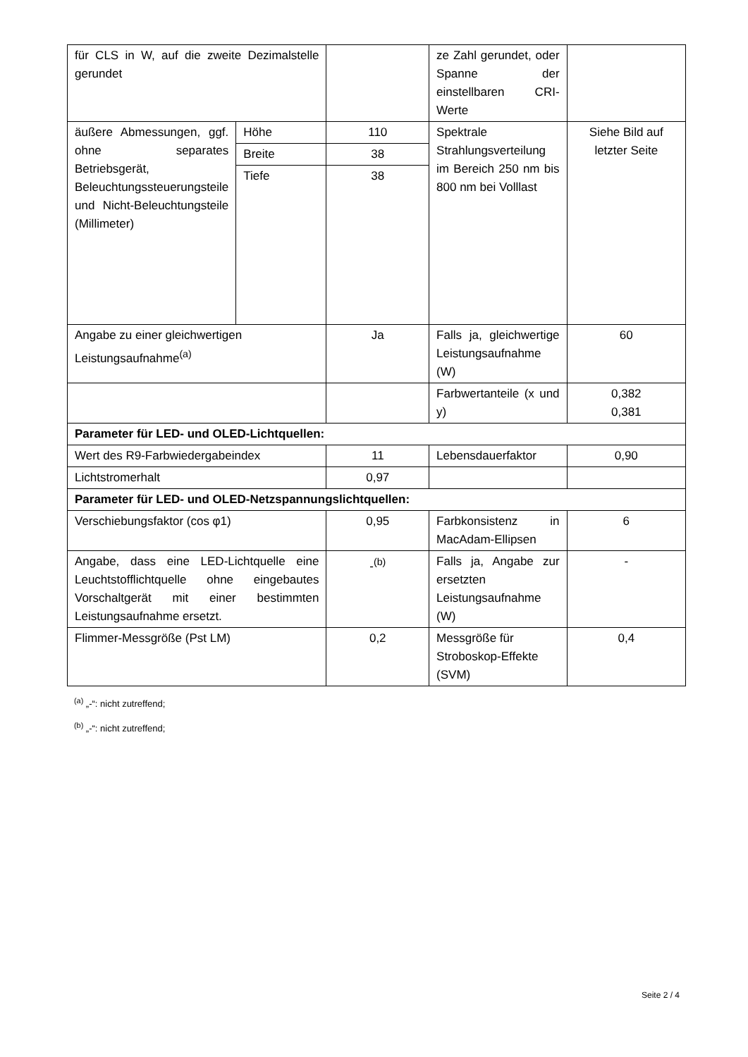| für CLS in W, auf die zweite Dezimalstelle gerundet | | | ze Zahl gerundet, oder Spanne der einstellbaren CRI-Werte | |
| äußere Abmessungen, ggf. ohne separates Betriebsgerät, Beleuchtungssteuerungsteile und Nicht-Beleuchtungsteile (Millimeter) | Höhe | 110 | Spektrale Strahlungsverteilung im Bereich 250 nm bis 800 nm bei Volllast | Siehe Bild auf letzter Seite |
| | Breite | 38 | | |
| | Tiefe | 38 | | |
| Angabe zu einer gleichwertigen Leistungsaufnahme<sup>(a)</sup> | | Ja | Falls ja, gleichwertige Leistungsaufnahme (W) | 60 |
| | | | Farbwertanteile (x und y) | 0,382 0,381 |
| Parameter für LED- und OLED-Lichtquellen: | | | | |
| Wert des R9-Farbwiedergabeindex | | 11 | Lebensdauerfaktor | 0,90 |
| Lichtstromerhalt | | 0,97 | | |
| Parameter für LED- und OLED-Netzspannungslichtquellen: | | | | |
| Verschiebungsfaktor (cos φ1) | | 0,95 | Farbkonsistenz in MacAdam-Ellipsen | 6 |
| Angabe, dass eine LED-Lichtquelle eine Leuchtstofflichtquelle ohne eingebautes Vorschaltgerät mit einer bestimmten Leistungsaufnahme ersetzt. | | -<sup>(b)</sup> | Falls ja, Angabe zur ersetzten Leistungsaufnahme (W) | - |
| Flimmer-Messgröße (Pst LM) | | 0,2 | Messgröße für Stroboskop-Effekte (SVM) | 0,4 |
<sup>(a)</sup> „-“: nicht zutreffend;
<sup>(b)</sup> „-“: nicht zutreffend;
Seite 2 / 4